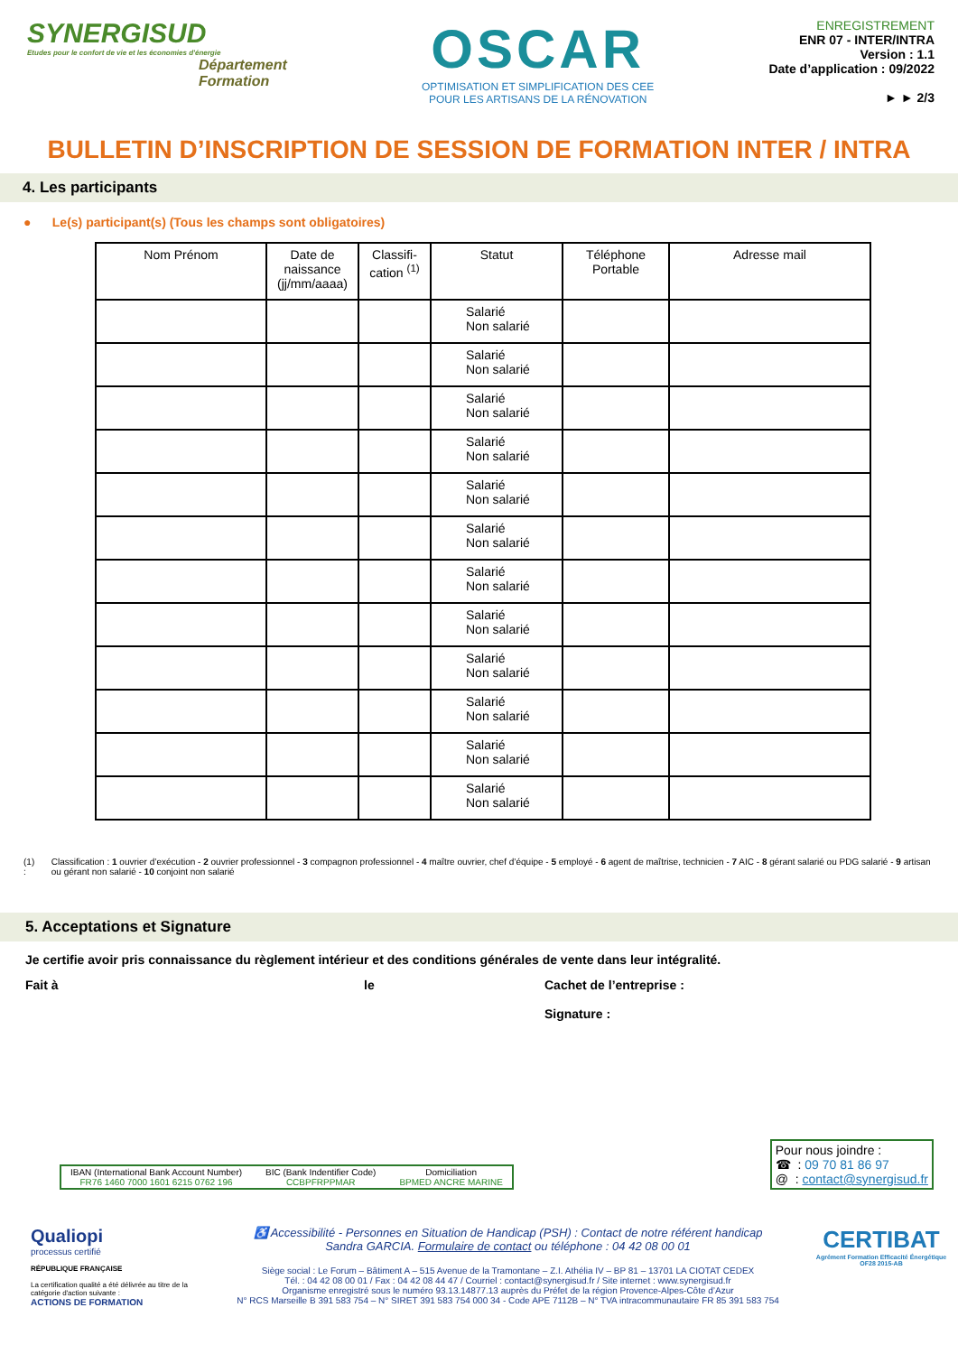SYNERGISUD
Etudes pour le confort de vie et les économies d'énergie
Département
Formation
OSCAR
OPTIMISATION ET SIMPLIFICATION DES CEE
POUR LES ARTISANS DE LA RÉNOVATION
ENREGISTREMENT
ENR 07 - INTER/INTRA
Version : 1.1
Date d’application : 09/2022
► ► 2/3
BULLETIN D’INSCRIPTION DE SESSION DE FORMATION INTER / INTRA
4. Les participants
● Le(s) participant(s) (Tous les champs sont obligatoires)
| Nom Prénom | Date de naissance (jj/mm/aaaa) | Classifi-cation <sup>(1)</sup> | Statut | Téléphone Portable | Adresse mail |
| --- | --- | --- | --- | --- | --- |
| | | | Salarié Non salarié | | |
| | | | Salarié Non salarié | | |
| | | | Salarié Non salarié | | |
| | | | Salarié Non salarié | | |
| | | | Salarié Non salarié | | |
| | | | Salarié Non salarié | | |
| | | | Salarié Non salarié | | |
| | | | Salarié Non salarié | | |
| | | | Salarié Non salarié | | |
| | | | Salarié Non salarié | | |
| | | | Salarié Non salarié | | |
| | | | Salarié Non salarié | | |
(1) : Classification : 1 ouvrier d’exécution - 2 ouvrier professionnel - 3 compagnon professionnel - 4 maître ouvrier, chef d’équipe - 5 employé - 6 agent de maîtrise, technicien - 7 AIC - 8 gérant salarié ou PDG salarié - 9 artisan ou gérant non salarié - 10 conjoint non salarié
5. Acceptations et Signature
Je certifie avoir pris connaissance du règlement intérieur et des conditions générales de vente dans leur intégralité.
Fait à le Cachet de l’entreprise :
Signature :
IBAN (International Bank Account Number)
FR76 1460 7000 1601 6215 0762 196
BIC (Bank Indentifier Code)
CCBPFRPPMAR
Domiciliation
BPMED ANCRE MARINE
Pour nous joindre :
☎ : 09 70 81 86 97
@ : contact@synergisud.fr
Qualiopi
processus certifié
RÉPUBLIQUE FRANÇAISE
La certification qualité a été délivrée au titre de la catégorie d'action suivante :
ACTIONS DE FORMATION
♿ Accessibilité - Personnes en Situation de Handicap (PSH) : Contact de notre référent handicap
Sandra GARCIA. Formulaire de contact ou téléphone : 04 42 08 00 01
Siège social : Le Forum – Bâtiment A – 515 Avenue de la Tramontane – Z.I. Athélia IV – BP 81 – 13701 LA CIOTAT CEDEX
Tél. : 04 42 08 00 01 / Fax : 04 42 08 44 47 / Courriel : contact@synergisud.fr / Site internet : www.synergisud.fr
Organisme enregistré sous le numéro 93.13.14877.13 auprès du Préfet de la région Provence-Alpes-Côte d’Azur
N° RCS Marseille B 391 583 754 – N° SIRET 391 583 754 000 34 - Code APE 7112B – N° TVA intracommunautaire FR 85 391 583 754
CERTIBAT
Agrément Formation Efficacité Énergétique
OF28 2015-AB